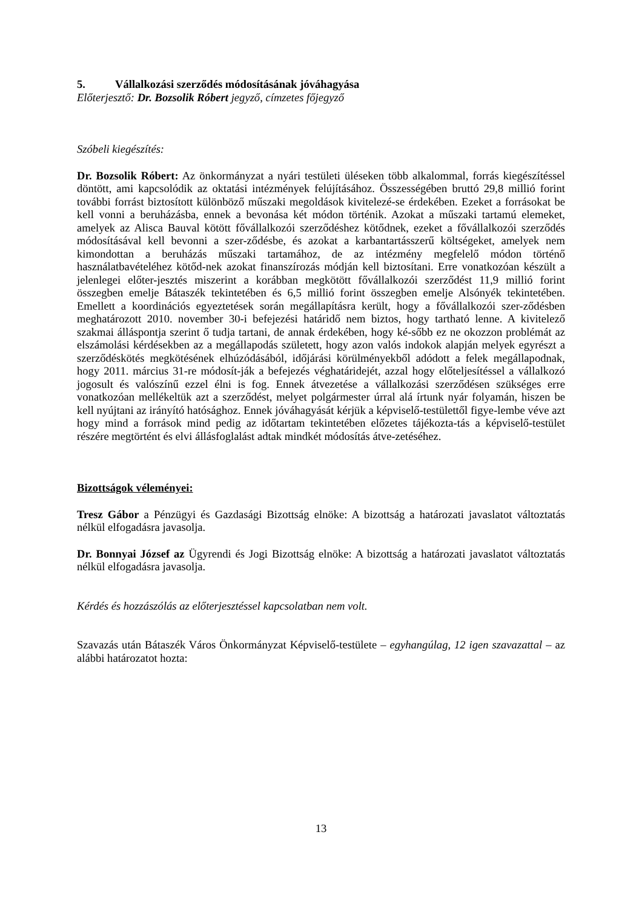5. Vállalkozási szerződés módosításának jóváhagyása
Előterjesztő: Dr. Bozsolik Róbert jegyző, címzetes főjegyző
Szóbeli kiegészítés:
Dr. Bozsolik Róbert: Az önkormányzat a nyári testületi üléseken több alkalommal, forrás kiegészítéssel döntött, ami kapcsolódik az oktatási intézmények felújításához. Összességében bruttó 29,8 millió forint további forrást biztosított különböző műszaki megoldások kivitelezé-se érdekében. Ezeket a forrásokat be kell vonni a beruházásba, ennek a bevonása két módon történik. Azokat a műszaki tartamú elemeket, amelyek az Alisca Bauval kötött fővállalkozói szerződéshez kötődnek, ezeket a fővállalkozói szerződés módosításával kell bevonni a szer-ződésbe, és azokat a karbantartásszerű költségeket, amelyek nem kimondottan a beruházás műszaki tartamához, de az intézmény megfelelő módon történő használatbavételéhez kötőd-nek azokat finanszírozás módján kell biztosítani. Erre vonatkozóan készült a jelenlegei előter-jesztés miszerint a korábban megkötött fővállalkozói szerződést 11,9 millió forint összegben emelje Bátaszék tekintetében és 6,5 millió forint összegben emelje Alsónyék tekintetében. Emellett a koordinációs egyeztetések során megállapításra került, hogy a fővállalkozói szer-ződésben meghatározott 2010. november 30-i befejezési határidő nem biztos, hogy tartható lenne. A kivitelező szakmai álláspontja szerint ő tudja tartani, de annak érdekében, hogy ké-sőbb ez ne okozzon problémát az elszámolási kérdésekben az a megállapodás született, hogy azon valós indokok alapján melyek egyrészt a szerződéskötés megkötésének elhúzódásából, időjárási körülményekből adódott a felek megállapodnak, hogy 2011. március 31-re módosít-ják a befejezés véghatáridejét, azzal hogy előteljesítéssel a vállalkozó jogosult és valószínű ezzel élni is fog. Ennek átvezetése a vállalkozási szerződésen szükséges erre vonatkozóan mellékeltük azt a szerződést, melyet polgármester úrral alá írtunk nyár folyamán, hiszen be kell nyújtani az irányító hatósághoz. Ennek jóváhagyását kérjük a képviselő-testülettől figye-lembe véve azt hogy mind a források mind pedig az időtartam tekintetében előzetes tájékozta-tás a képviselő-testület részére megtörtént és elvi állásfoglalást adtak mindkét módosítás átve-zetéséhez.
Bizottságok véleményei:
Tresz Gábor a Pénzügyi és Gazdasági Bizottság elnöke: A bizottság a határozati javaslatot változtatás nélkül elfogadásra javasolja.
Dr. Bonnyai József az Ügyrendi és Jogi Bizottság elnöke: A bizottság a határozati javaslatot változtatás nélkül elfogadásra javasolja.
Kérdés és hozzászólás az előterjesztéssel kapcsolatban nem volt.
Szavazás után Bátaszék Város Önkormányzat Képviselő-testülete – egyhangúlag, 12 igen szavazattal – az alábbi határozatot hozta:
13